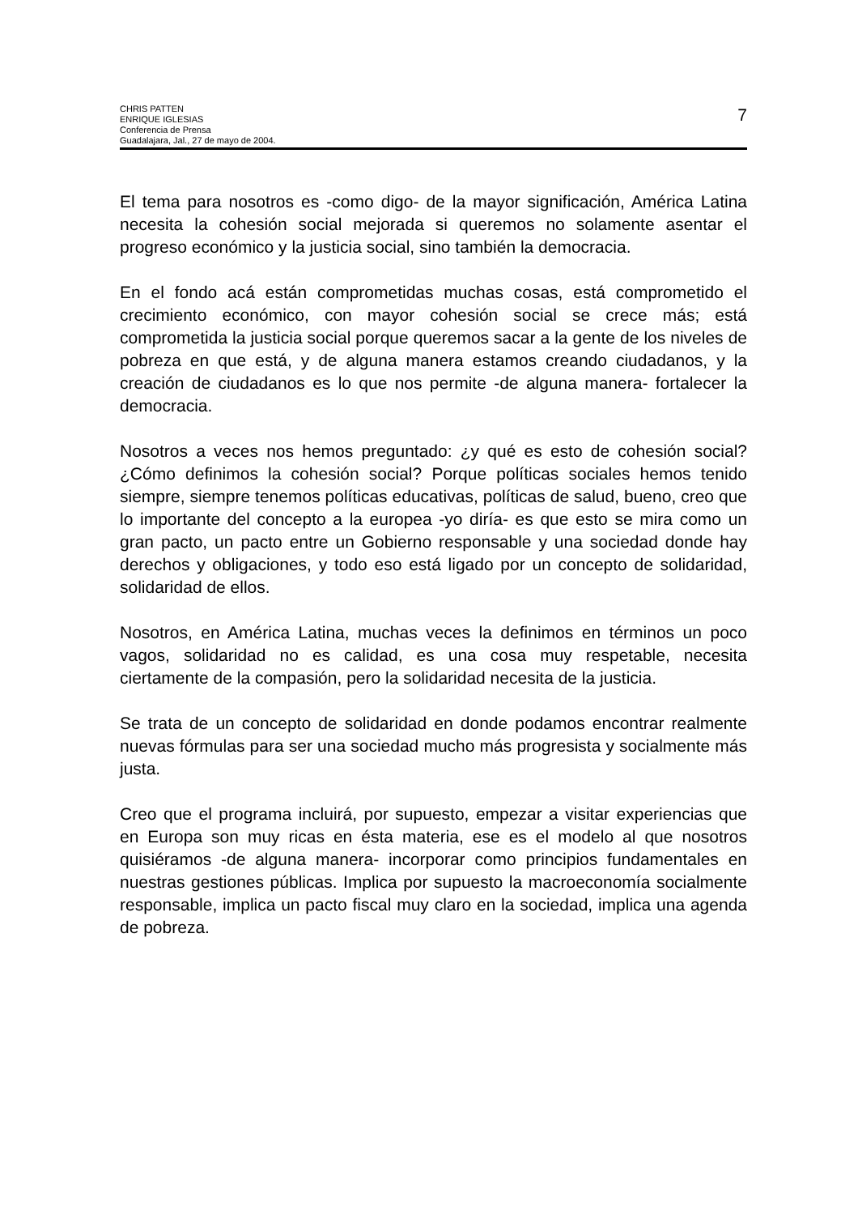CHRIS PATTEN
ENRIQUE IGLESIAS
Conferencia de Prensa
Guadalajara, Jal., 27 de mayo de 2004.
7
El tema para nosotros es -como digo- de la mayor significación, América Latina necesita la cohesión social mejorada si queremos no solamente asentar el progreso económico y la justicia social, sino también la democracia.
En el fondo acá están comprometidas muchas cosas, está comprometido el crecimiento económico, con mayor cohesión social se crece más; está comprometida la justicia social porque queremos sacar a la gente de los niveles de pobreza en que está, y de alguna manera estamos creando ciudadanos, y la creación de ciudadanos es lo que nos permite -de alguna manera- fortalecer la democracia.
Nosotros a veces nos hemos preguntado: ¿y qué es esto de cohesión social? ¿Cómo definimos la cohesión social? Porque políticas sociales hemos tenido siempre, siempre tenemos políticas educativas, políticas de salud, bueno, creo que lo importante del concepto a la europea -yo diría- es que esto se mira como un gran pacto, un pacto entre un Gobierno responsable y una sociedad donde hay derechos y obligaciones, y todo eso está ligado por un concepto de solidaridad, solidaridad de ellos.
Nosotros, en América Latina, muchas veces la definimos en términos un poco vagos, solidaridad no es calidad, es una cosa muy respetable, necesita ciertamente de la compasión, pero la solidaridad necesita de la justicia.
Se trata de un concepto de solidaridad en donde podamos encontrar realmente nuevas fórmulas para ser una sociedad mucho más progresista y socialmente más justa.
Creo que el programa incluirá, por supuesto, empezar a visitar experiencias que en Europa son muy ricas en ésta materia, ese es el modelo al que nosotros quisiéramos -de alguna manera- incorporar como principios fundamentales en nuestras gestiones públicas. Implica por supuesto la macroeconomía socialmente responsable, implica un pacto fiscal muy claro en la sociedad, implica una agenda de pobreza.